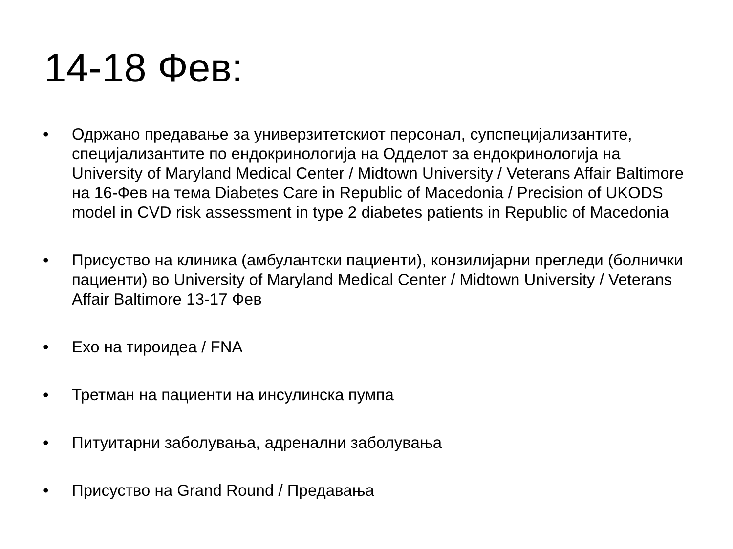14-18 Фев:
• Одржано предавање за универзитетскиот персонал, супспецијализантите, специјализантите по ендокринологија на Одделот за ендокринологија на University of Maryland Medical Center / Midtown University / Veterans Affair Baltimore на 16-Фев на тема Diabetes Care in Republic of Macedonia / Precision of UKODS model in CVD risk assessment in type 2 diabetes patients in Republic of Macedonia
• Присуство на клиника (амбулантски пациенти), конзилијарни прегледи (болнички пациенти) во University of Maryland Medical Center / Midtown University / Veterans Affair Baltimore 13-17 Фев
• Ехо на тироидеа / FNA
• Третман на пациенти на инсулинска пумпа
• Питуитарни заболувања, адренални заболувања
• Присуство на Grand Round / Предавања